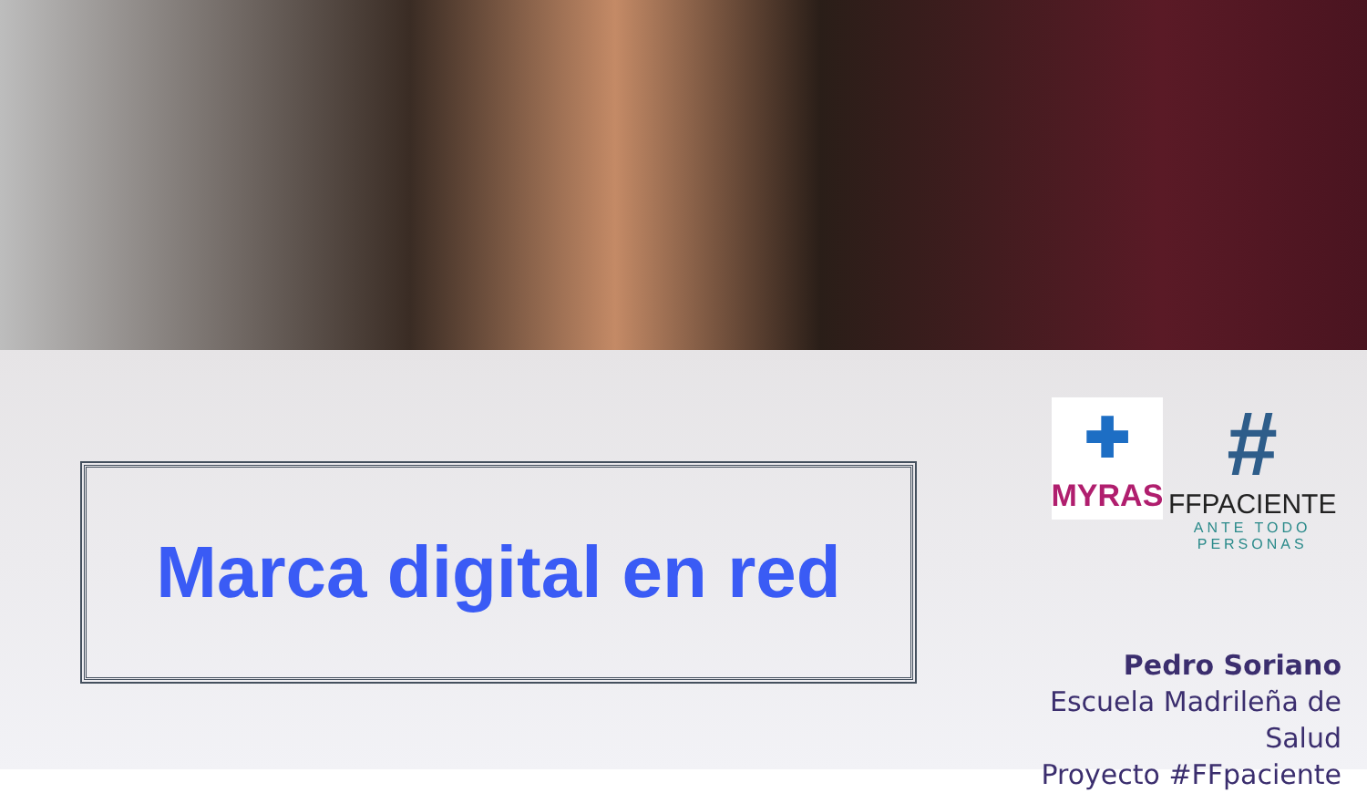Marca digital en red
✚
MYRAS
#
FFPACIENTE
ANTE TODO PERSONAS
Pedro Soriano
Escuela Madrileña de Salud
Proyecto #FFpaciente